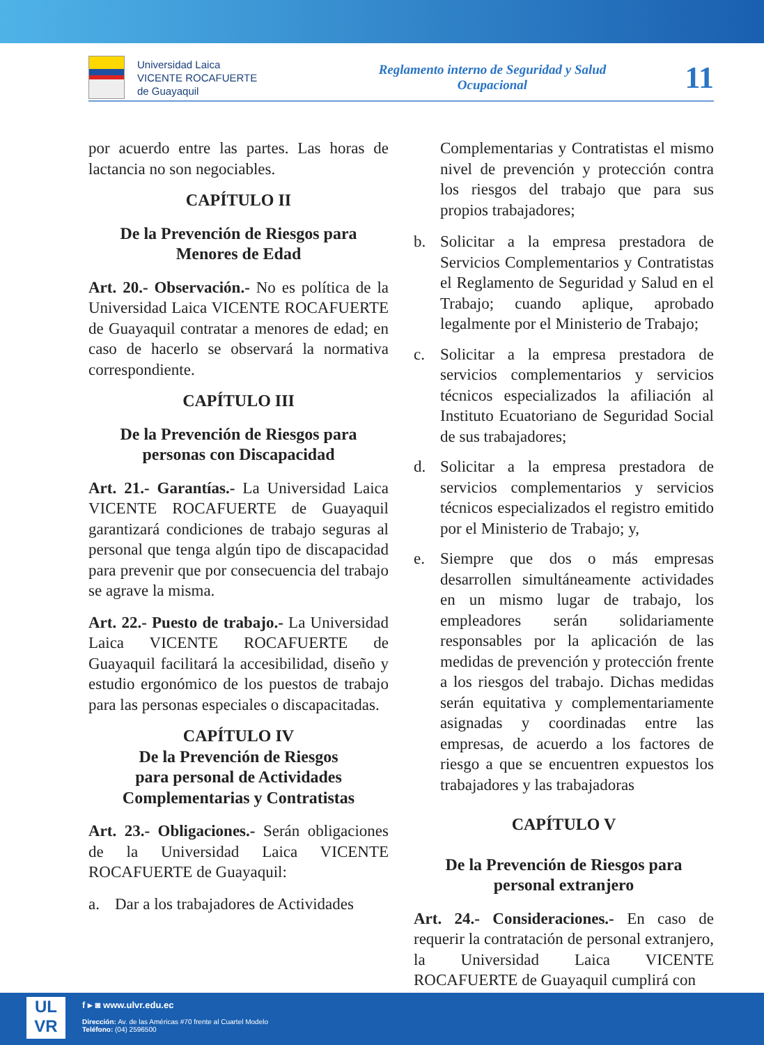Universidad Laica
VICENTE ROCAFUERTE
de Guayaquil
Reglamento interno de Seguridad y Salud Ocupacional
11
por acuerdo entre las partes. Las horas de lactancia no son negociables.
CAPÍTULO II
De la Prevención de Riesgos para
Menores de Edad
Art. 20.- Observación.- No es política de la Universidad Laica VICENTE ROCAFUERTE de Guayaquil contratar a menores de edad; en caso de hacerlo se observará la normativa correspondiente.
CAPÍTULO III
De la Prevención de Riesgos para
personas con Discapacidad
Art. 21.- Garantías.- La Universidad Laica VICENTE ROCAFUERTE de Guayaquil garantizará condiciones de trabajo seguras al personal que tenga algún tipo de discapacidad para prevenir que por consecuencia del trabajo se agrave la misma.
Art. 22.- Puesto de trabajo.- La Universidad Laica VICENTE ROCAFUERTE de Guayaquil facilitará la accesibilidad, diseño y estudio ergonómico de los puestos de trabajo para las personas especiales o discapacitadas.
CAPÍTULO IV
De la Prevención de Riesgos
para personal de Actividades
Complementarias y Contratistas
Art. 23.- Obligaciones.- Serán obligaciones de la Universidad Laica VICENTE ROCAFUERTE de Guayaquil:
a. Dar a los trabajadores de Actividades
Complementarias y Contratistas el mismo nivel de prevención y protección contra los riesgos del trabajo que para sus propios trabajadores;
b. Solicitar a la empresa prestadora de Servicios Complementarios y Contratistas el Reglamento de Seguridad y Salud en el Trabajo; cuando aplique, aprobado legalmente por el Ministerio de Trabajo;
c. Solicitar a la empresa prestadora de servicios complementarios y servicios técnicos especializados la afiliación al Instituto Ecuatoriano de Seguridad Social de sus trabajadores;
d. Solicitar a la empresa prestadora de servicios complementarios y servicios técnicos especializados el registro emitido por el Ministerio de Trabajo; y,
e. Siempre que dos o más empresas desarrollen simultáneamente actividades en un mismo lugar de trabajo, los empleadores serán solidariamente responsables por la aplicación de las medidas de prevención y protección frente a los riesgos del trabajo. Dichas medidas serán equitativa y complementariamente asignadas y coordinadas entre las empresas, de acuerdo a los factores de riesgo a que se encuentren expuestos los trabajadores y las trabajadoras
CAPÍTULO V
De la Prevención de Riesgos para
personal extranjero
Art. 24.- Consideraciones.- En caso de requerir la contratación de personal extranjero, la Universidad Laica VICENTE ROCAFUERTE de Guayaquil cumplirá con
UL
VR
f ▸ ◙ www.ulvr.edu.ec
Dirección: Av. de las Américas #70 frente al Cuartel Modelo
Teléfono: (04) 2596500